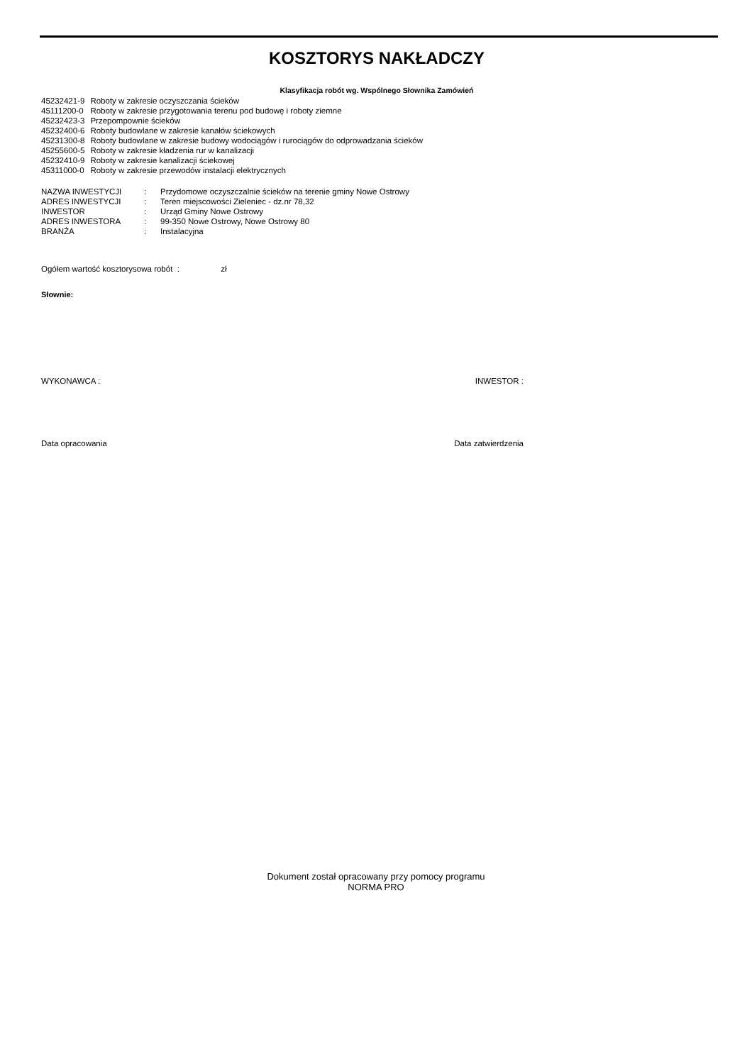KOSZTORYS NAKŁADCZY
Klasyfikacja robót wg. Wspólnego Słownika Zamówień
| 45232421-9 | Roboty w zakresie oczyszczania ścieków |
| 45111200-0 | Roboty w zakresie przygotowania terenu pod budowę i roboty ziemne |
| 45232423-3 | Przepompownie ścieków |
| 45232400-6 | Roboty budowlane w zakresie kanałów ściekowych |
| 45231300-8 | Roboty budowlane w zakresie budowy wodociągów i rurociągów do odprowadzania ścieków |
| 45255600-5 | Roboty w zakresie kładzenia rur w kanalizacji |
| 45232410-9 | Roboty w zakresie kanalizacji ściekowej |
| 45311000-0 | Roboty w zakresie przewodów instalacji elektrycznych |
| NAZWA INWESTYCJI | : | Przydomowe oczyszczalnie ścieków na terenie gminy Nowe Ostrowy |
| ADRES INWESTYCJI | : | Teren miejscowości Zieleniec - dz.nr 78,32 |
| INWESTOR | : | Urząd Gminy Nowe Ostrowy |
| ADRES INWESTORA | : | 99-350 Nowe Ostrowy, Nowe Ostrowy 80 |
| BRANŻA | : | Instalacyjna |
Ogółem wartość kosztorysowa robót : zł
Słownie:
WYKONAWCA : INWESTOR :
Data opracowania Data zatwierdzenia
Dokument został opracowany przy pomocy programu
NORMA PRO